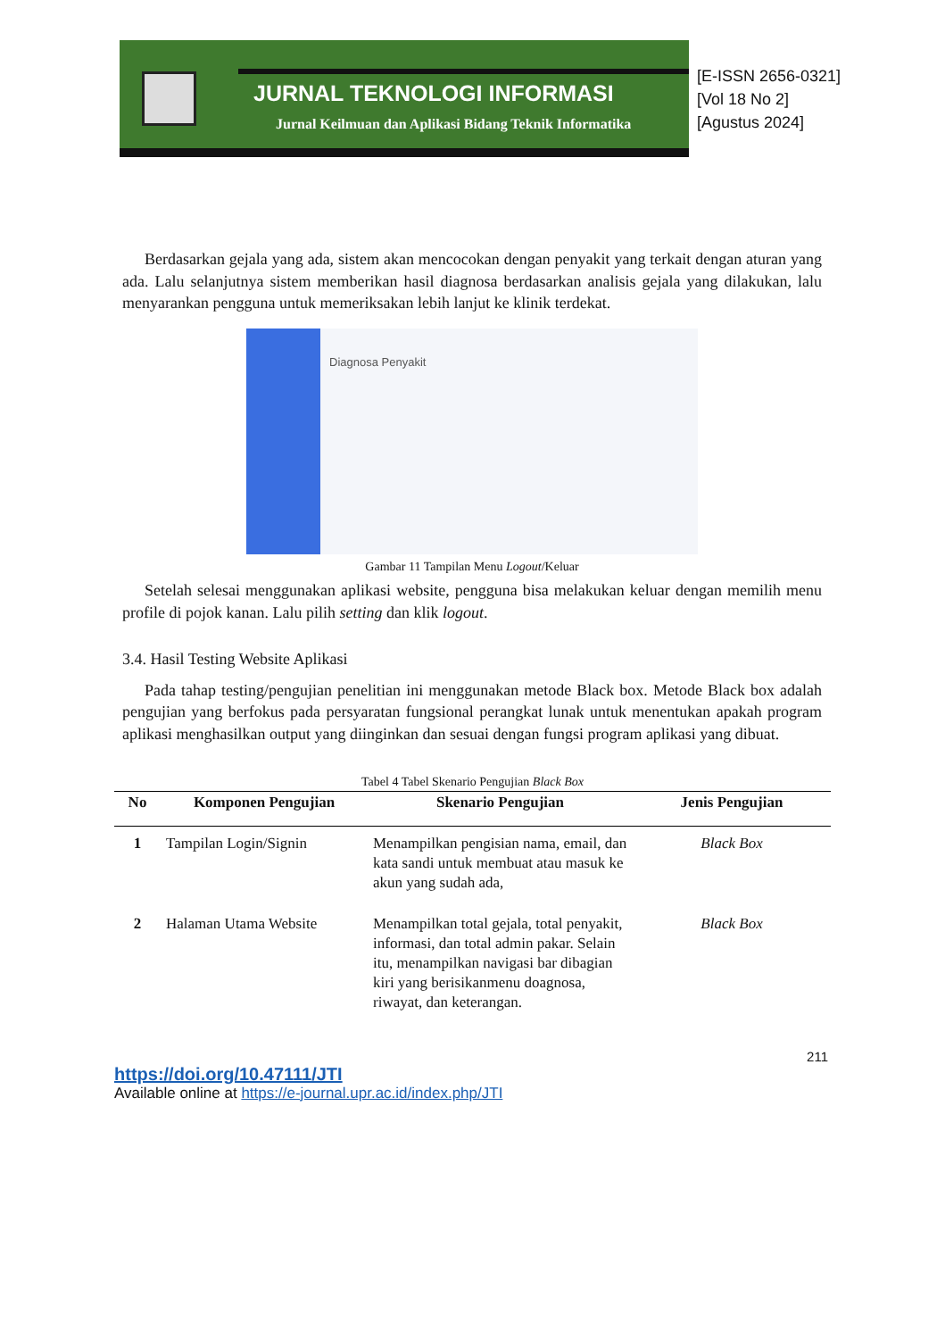JURNAL TEKNOLOGI INFORMASI
Jurnal Keilmuan dan Aplikasi Bidang Teknik Informatika
[E-ISSN 2656-0321]
[Vol 18 No 2]
[Agustus 2024]
Berdasarkan gejala yang ada, sistem akan mencocokan dengan penyakit yang terkait dengan aturan yang ada. Lalu selanjutnya sistem memberikan hasil diagnosa berdasarkan analisis gejala yang dilakukan, lalu menyarankan pengguna untuk memeriksakan lebih lanjut ke klinik terdekat.
Diagnosa Penyakit
Gambar 11 Tampilan Menu Logout/Keluar
Setelah selesai menggunakan aplikasi website, pengguna bisa melakukan keluar dengan memilih menu profile di pojok kanan. Lalu pilih setting dan klik logout.
3.4. Hasil Testing Website Aplikasi
Pada tahap testing/pengujian penelitian ini menggunakan metode Black box. Metode Black box adalah pengujian yang berfokus pada persyaratan fungsional perangkat lunak untuk menentukan apakah program aplikasi menghasilkan output yang diinginkan dan sesuai dengan fungsi program aplikasi yang dibuat.
Tabel 4 Tabel Skenario Pengujian Black Box
| No | Komponen Pengujian | Skenario Pengujian | Jenis Pengujian |
| --- | --- | --- | --- |
| 1 | Tampilan Login/Signin | Menampilkan pengisian nama, email, dan kata sandi untuk membuat atau masuk ke akun yang sudah ada, | Black Box |
| 2 | Halaman Utama Website | Menampilkan total gejala, total penyakit, informasi, dan total admin pakar. Selain itu, menampilkan navigasi bar dibagian kiri yang berisikanmenu doagnosa, riwayat, dan keterangan. | Black Box |
211
https://doi.org/10.47111/JTI
Available online at https://e-journal.upr.ac.id/index.php/JTI